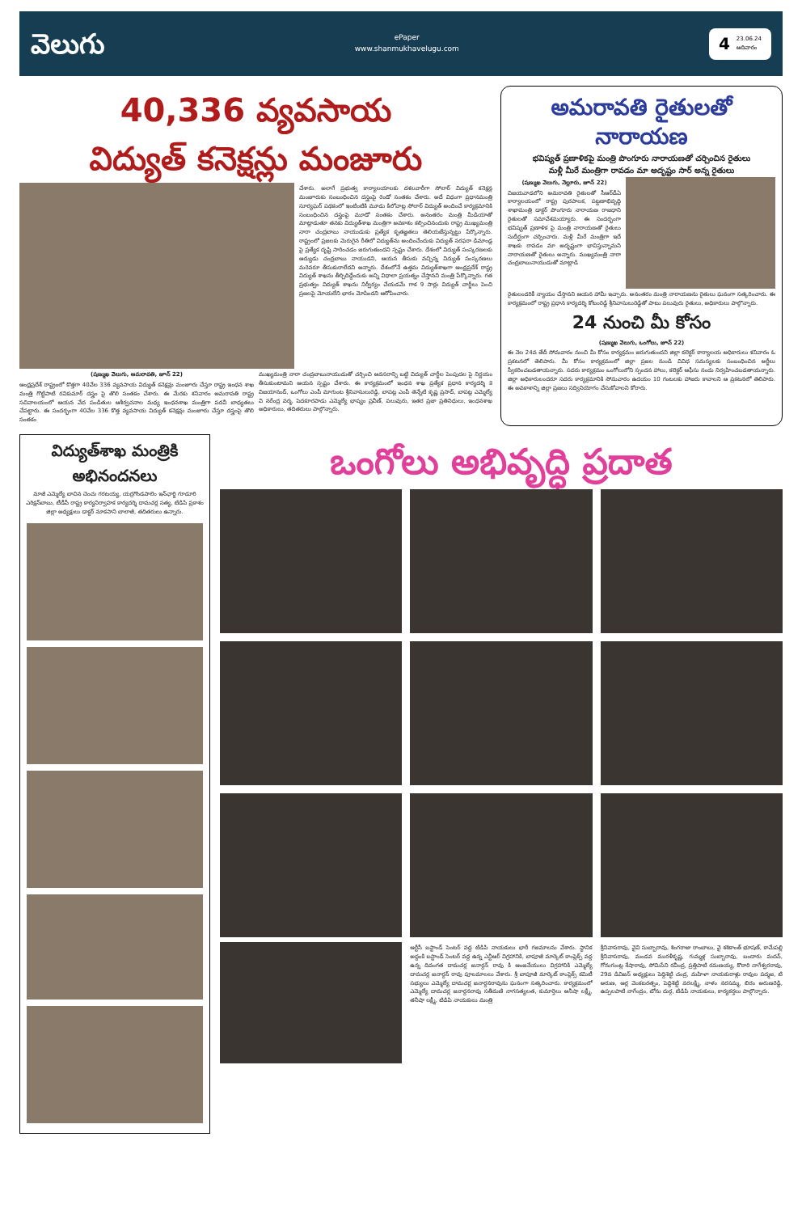వెలుగు
ePaper
www.shanmukhavelugu.com
4 23.06.24
ఆదివారం
40,336 వ్యవసాయ
విద్యుత్ కనెక్షన్లు మంజూరు
చేశారు. అలాగే ప్రభుత్వ కార్యాలయాలకు దశలవారీగా సోలార్ విద్యుత్ కనెక్షన్ల మంజూరుకు సంబంధించిన దస్త్రంపై రెండో సంతకం చేశారు. అదే విధంగా ప్రధానమంత్రి సూర్యఘర్ పథకంలో ఇంటింటికి మూడు కిలోవాట్ల సోలార్ విద్యుత్ అందించే కార్యక్రమానికి సంబంధించిన దస్త్రంపై మూడో సంతకం చేశారు. అనంతరం మంత్రి మీడియాతో మాట్లాడుతూ తనకు విద్యుత్‌శాఖ మంత్రిగా అవకాశం కల్పించినందుకు రాష్ట్ర ముఖ్యమంత్రి నారా చంద్రబాబు నాయుడుకు ప్రత్యేక కృతజ్ఞతలు తెలియజేస్తున్నట్టు పేర్కొన్నారు. రాష్ట్రంలో ప్రజలకు మెరుగైన రీతిలో విద్యుత్‌ను అందించేందుకు విద్యుత్ సరఫరా డిమాండ్ల పై ప్రత్యేక దృష్టి సారించడం జరుగుతుందని స్పష్టం చేశారు. దేశంలో విద్యుత్ సంస్కరణలకు ఆద్యుడు చంద్రబాబు నాయుడని, ఆయన తీసుకు వచ్చిన్న విద్యుత్ సంస్కరణలు మరెవరూ తీసుకురాలేదని అన్నారు. దేశంలోనే ఉత్తమ విద్యుత్‌శాఖగా ఆంధ్రప్రదేశ్ రాష్ట్ర విద్యుత్ శాఖను తీర్చిదిద్దేందుకు అన్ని విధాలా ప్రయత్నం చేస్తానని మంత్రి పేర్కొన్నారు. గత ప్రభుత్వం విద్యుత్ శాఖను నిర్వీర్యం చేయడమే గాక 9 సార్లు విద్యుత్ చార్జీలు పెంచి ప్రజలపై మోయలేని భారం మోపిందని ఆరోపించారు.
(షణ్ముఖ వెలుగు, అమరావతి, జూన్ 22)
ఆంధ్రప్రదేశ్ రాష్ట్రంలో కొత్తగా 40వేల 336 వ్యవసాయ విద్యుత్ కనెక్షన్లు మంజూరు చేస్తూ రాష్ట్ర ఇంధన శాఖ మంత్రి గొట్టిపాటి రవికుమార్ దస్త్రం పై తొలి సంతకం చేశారు. ఈ మేరకు శనివారం అమరావతి రాష్ట్ర సచివాలయంలో ఆయన వేద పండితుల ఆశీర్వచనాల మధ్య ఇంధనశాఖ మంత్రిగా పదవీ బాధ్యతలు చేపట్టారు. ఈ సందర్భంగా 40వేల 336 కొత్త వ్యవసాయ విద్యుత్ కనెక్షన్లు మంజూరు చేస్తూ దస్త్రంపై తొలి సంతకం
ముఖ్యమంత్రి నారా చంద్రబాబునాయుడుతో చర్చించి అవసరాన్ని బట్టి విద్యుత్ చార్జీల పెంపుదల పై నిర్ణయం తీసుకుంటామని ఆయన స్పష్టం చేశారు. ఈ కార్యక్రమంలో ఇంధన శాఖ ప్రత్యేక ప్రధాన కార్యదర్శి కె విజయానంద్, ఒంగోలు ఎంపీ మాగుంట శ్రీనివాసులురెడ్డి, బాపట్ల ఎంపీ తెన్నేటి కృష్ణ ప్రసాద్, బాపట్ల ఎమ్మెల్యే వి నరేంద్ర వర్మ, పెదకూరపాడు ఎమ్మెల్యే భాష్యం ప్రవీణ్, పలువురు, ఇతర ప్రజా ప్రతినిధులు, ఇంధనశాఖ అధికారులు, తదితరులు పాల్గొన్నారు.
అమరావతి రైతులతో
నారాయణ
భవిష్యత్ ప్రణాళికపై మంత్రి పొంగూరు నారాయణతో చర్చించిన రైతులు
మళ్లీ మీరే మంత్రిగా రావడం మా అదృష్టం సార్ అన్న రైతులు
(షణ్ముఖ వెలుగు, నెల్లూరు, జూన్ 22)
విజయవాడలోని అమరావతి రైతులతో సీఆర్‌డీఏ కార్యాలయంలో రాష్ట్ర పురపాలక, పట్టణాభివృద్ధి శాఖామంత్రి డాక్టర్ పొంగూరు నారాయణ రాజధాని రైతులతో సమావేశమయ్యారు. ఈ సందర్భంగా భవిష్యత్ ప్రణాళిక పై మంత్రి నారాయణతో రైతులు సుదీర్ఘంగా చర్చించారు. మళ్లీ మీరే మంత్రిగా ఇదే శాఖకు రావడం మా అదృష్టంగా భావిస్తున్నామని నారాయణతో రైతులు అన్నారు. ముఖ్యమంత్రి నారా చంద్రబాబునాయుడుతో మాట్లాడి
రైతులందరికీ న్యాయం చేస్తానని ఆయన హామీ ఇచ్చారు. అనంతరం మంత్రి నారాయణను రైతులు ఘనంగా సత్కరించారు. ఈ కార్యక్రమంలో రాష్ట్ర ప్రధాన కార్యదర్శి కోటంరెడ్డి శ్రీనివాసులురెడ్డితో పాటు పలువురు రైతులు, అధికారులు పాల్గొన్నారు.
24 నుంచి మీ కోసం
(షణ్ముఖ వెలుగు, ఒంగోలు, జూన్ 22)
ఈ నెల 24వ తేదీ సోమవారం నుంచి మీ కోసం కార్యక్రమం జరుగుతుందని జిల్లా కలెక్టర్ కార్యాలయ అధికారులు శనివారం ఓ ప్రకటనలో తెలిపారు. మీ కోసం కార్యక్రమంలో జిల్లా ప్రజల నుండి వివిధ సమస్యలకు సంబంధించిన అర్జీలు స్వీకరించబడతాయన్నారు. సదరు కార్యక్రమం ఒంగోలులోని స్పందన హాలు, కలెక్టర్ ఆఫీసు నందు నిర్వహించబడతాయన్నారు. జిల్లా అధికారులందరూ సదరు కార్యక్రమానికి సోమవారం ఉదయం 10 గంటలకు హాజరు కావాలని ఆ ప్రకటనలో తెలిపారు. ఈ అవకాశాన్ని జిల్లా ప్రజలు సద్వినియోగం చేసుకోవాలని కోరారు.
విద్యుత్‌శాఖ మంత్రికి
అభినందనలు
మాజీ ఎమ్మెల్యే బాచిన చెంచు గరటయ్య, యర్రగొండపాలెం ఇన్‌ఛార్జి గూడూరి ఎరిక్షన్‌బాబు, టీడీపీ రాష్ట్ర కార్యనిర్వాహక కార్యదర్శి దామచర్ల సత్య, టిడిపి ప్రకాశం జిల్లా అధ్యక్షులు డాక్టర్ నూకసాని బాలాజీ, తదితరులు ఉన్నారు.
ఒంగోలు అభివృద్ధి ప్రదాత
ఆర్టీసీ బస్టాండ్ సెంటర్ వద్ద టిడిపి నాయకులు భారీ గజమాలను వేశారు. స్థానిక అద్దంకి బస్టాండ్ సెంటర్ వద్ద ఉన్న ఎన్టీఆర్ విగ్రహానికి, బాపూజీ మార్కెట్ కాంప్లెక్స్ వద్ద ఉన్న దివంగత దామచర్ల జనార్దన్ రావు కి ఆంజనేయులు విగ్రహానికి ఎమ్మెల్యే దామచర్ల జనార్దన్ రావు పూలమాలలు వేశారు. శ్రీ బాపూజీ మార్కెట్ కాంప్లెక్స్ కమిటీ సభ్యులు ఎమ్మెల్యే దామచర్ల జనార్దనరావును ఘనంగా సత్కరించారు. కార్యక్రమంలో ఎమ్మెల్యే దామచర్ల జనార్దనరావు సతీమణి నాగసత్యలత, కుమార్తెలు అనీషా లక్ష్మీ, తనీషా లక్ష్మీ, టిడిపి నాయకులు మంత్రి
శ్రీనివాసరావు, వైవి సుబ్బారావు, శింగరాజు రాంబాబు, వై శశికాంత్ భూషణ్, కామేపల్లి శ్రీనివాసరావు, మండవ మురళీకృష్ణ, గుమ్మళ్ల సుబ్బారావు, బందారు మదన్, గోనుగుంట్ల శేషారావు, సోమిసేని రవీంద్ర, ప్రత్తిపాటి రమణయ్య, కొఠారి నాగేశ్వరరావు, 29వ డివిజన్ అధ్యక్షులు పెద్దిశెట్టి చంద్ర, మహిళా నాయకురాళ్లు రావుల పద్మజ, టి అరుణ, ఆర్ల వెంకటరత్నం, పెద్దిశెట్టి వరలక్ష్మి, నాళం నరసమ్మ, బిరం అరుణరెడ్డి, ఉప్పలపాటి నాగేంద్రం, బోను దుర్గ, టిడిపి నాయకులు, కార్యకర్తలు పాల్గొన్నారు.